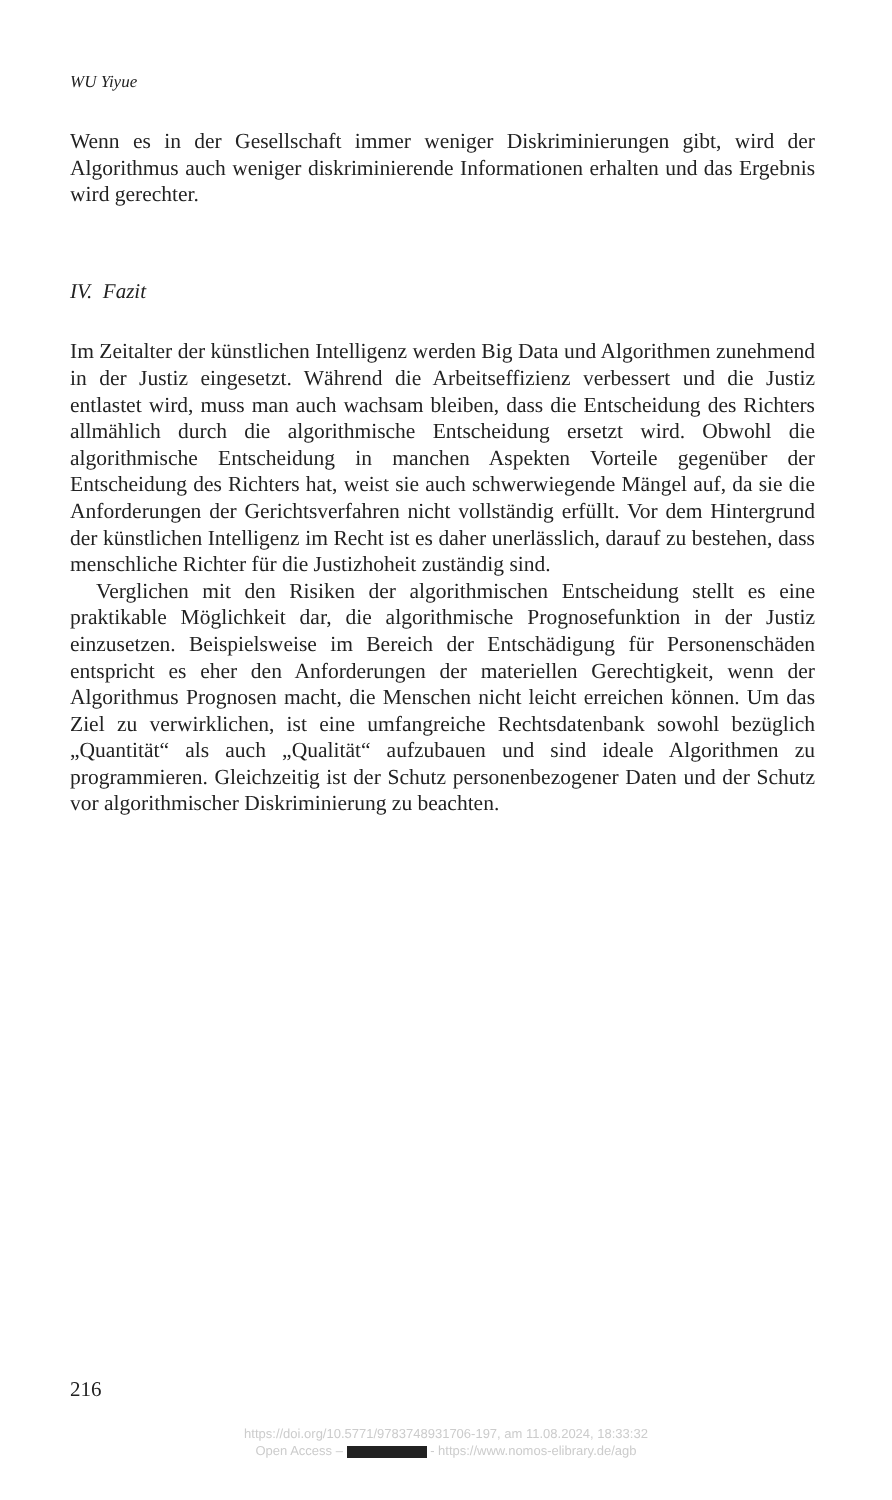WU Yiyue
Wenn es in der Gesellschaft immer weniger Diskriminierungen gibt, wird der Algorithmus auch weniger diskriminierende Informationen erhalten und das Ergebnis wird gerechter.
IV. Fazit
Im Zeitalter der künstlichen Intelligenz werden Big Data und Algorithmen zunehmend in der Justiz eingesetzt. Während die Arbeitseffizienz verbessert und die Justiz entlastet wird, muss man auch wachsam bleiben, dass die Entscheidung des Richters allmählich durch die algorithmische Entscheidung ersetzt wird. Obwohl die algorithmische Entscheidung in manchen Aspekten Vorteile gegenüber der Entscheidung des Richters hat, weist sie auch schwerwiegende Mängel auf, da sie die Anforderungen der Gerichtsverfahren nicht vollständig erfüllt. Vor dem Hintergrund der künstlichen Intelligenz im Recht ist es daher unerlässlich, darauf zu bestehen, dass menschliche Richter für die Justizhoheit zuständig sind.
Verglichen mit den Risiken der algorithmischen Entscheidung stellt es eine praktikable Möglichkeit dar, die algorithmische Prognosefunktion in der Justiz einzusetzen. Beispielsweise im Bereich der Entschädigung für Personenschäden entspricht es eher den Anforderungen der materiellen Gerechtigkeit, wenn der Algorithmus Prognosen macht, die Menschen nicht leicht erreichen können. Um das Ziel zu verwirklichen, ist eine umfangreiche Rechtsdatenbank sowohl bezüglich „Quantität“ als auch „Qualität“ aufzubauen und sind ideale Algorithmen zu programmieren. Gleichzeitig ist der Schutz personenbezogener Daten und der Schutz vor algorithmischer Diskriminierung zu beachten.
216
https://doi.org/10.5771/9783748931706-197, am 11.08.2024, 18:33:32
Open Access – - https://www.nomos-elibrary.de/agb